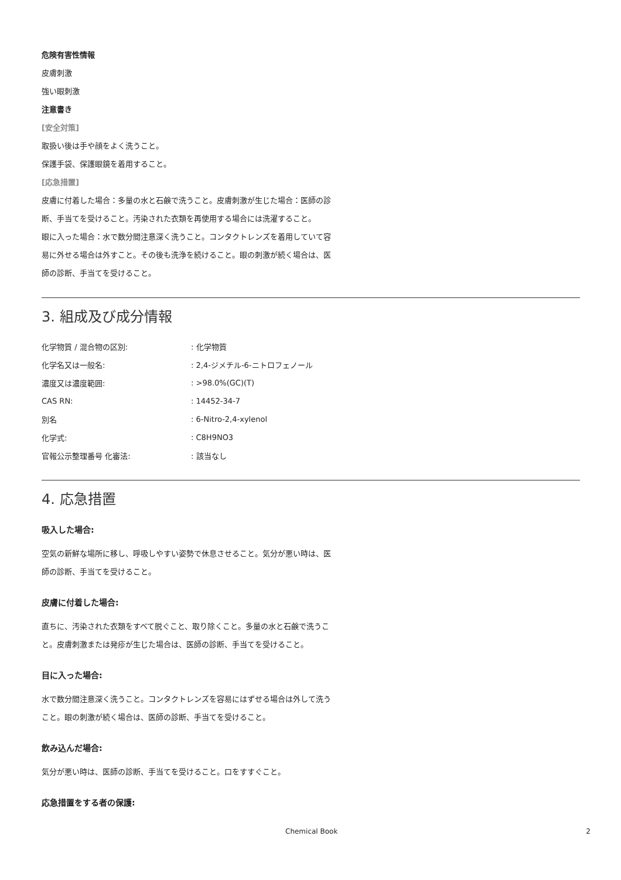危険有害性情報
皮膚刺激
強い眼刺激
注意書き
[安全対策]
取扱い後は手や顔をよく洗うこと。
保護手袋、保護眼鏡を着用すること。
[応急措置]
皮膚に付着した場合：多量の水と石鹸で洗うこと。皮膚刺激が生じた場合：医師の診断、手当てを受けること。汚染された衣類を再使用する場合には洗濯すること。
眼に入った場合：水で数分間注意深く洗うこと。コンタクトレンズを着用していて容易に外せる場合は外すこと。その後も洗浄を続けること。眼の刺激が続く場合は、医師の診断、手当てを受けること。
3. 組成及び成分情報
| 化学物質 / 混合物の区別: | : 化学物質 |
| 化学名又は一般名: | : 2,4-ジメチル-6-ニトロフェノール |
| 濃度又は濃度範囲: | : >98.0%(GC)(T) |
| CAS RN: | : 14452-34-7 |
| 別名 | : 6-Nitro-2,4-xylenol |
| 化学式: | : C8H9NO3 |
| 官報公示整理番号 化審法: | : 該当なし |
4. 応急措置
吸入した場合:
空気の新鮮な場所に移し、呼吸しやすい姿勢で休息させること。気分が悪い時は、医師の診断、手当てを受けること。
皮膚に付着した場合:
直ちに、汚染された衣類をすべて脱ぐこと、取り除くこと。多量の水と石鹸で洗うこと。皮膚刺激または発疹が生じた場合は、医師の診断、手当てを受けること。
目に入った場合:
水で数分間注意深く洗うこと。コンタクトレンズを容易にはずせる場合は外して洗うこと。眼の刺激が続く場合は、医師の診断、手当てを受けること。
飲み込んだ場合:
気分が悪い時は、医師の診断、手当てを受けること。口をすすぐこと。
応急措置をする者の保護:
Chemical Book 2